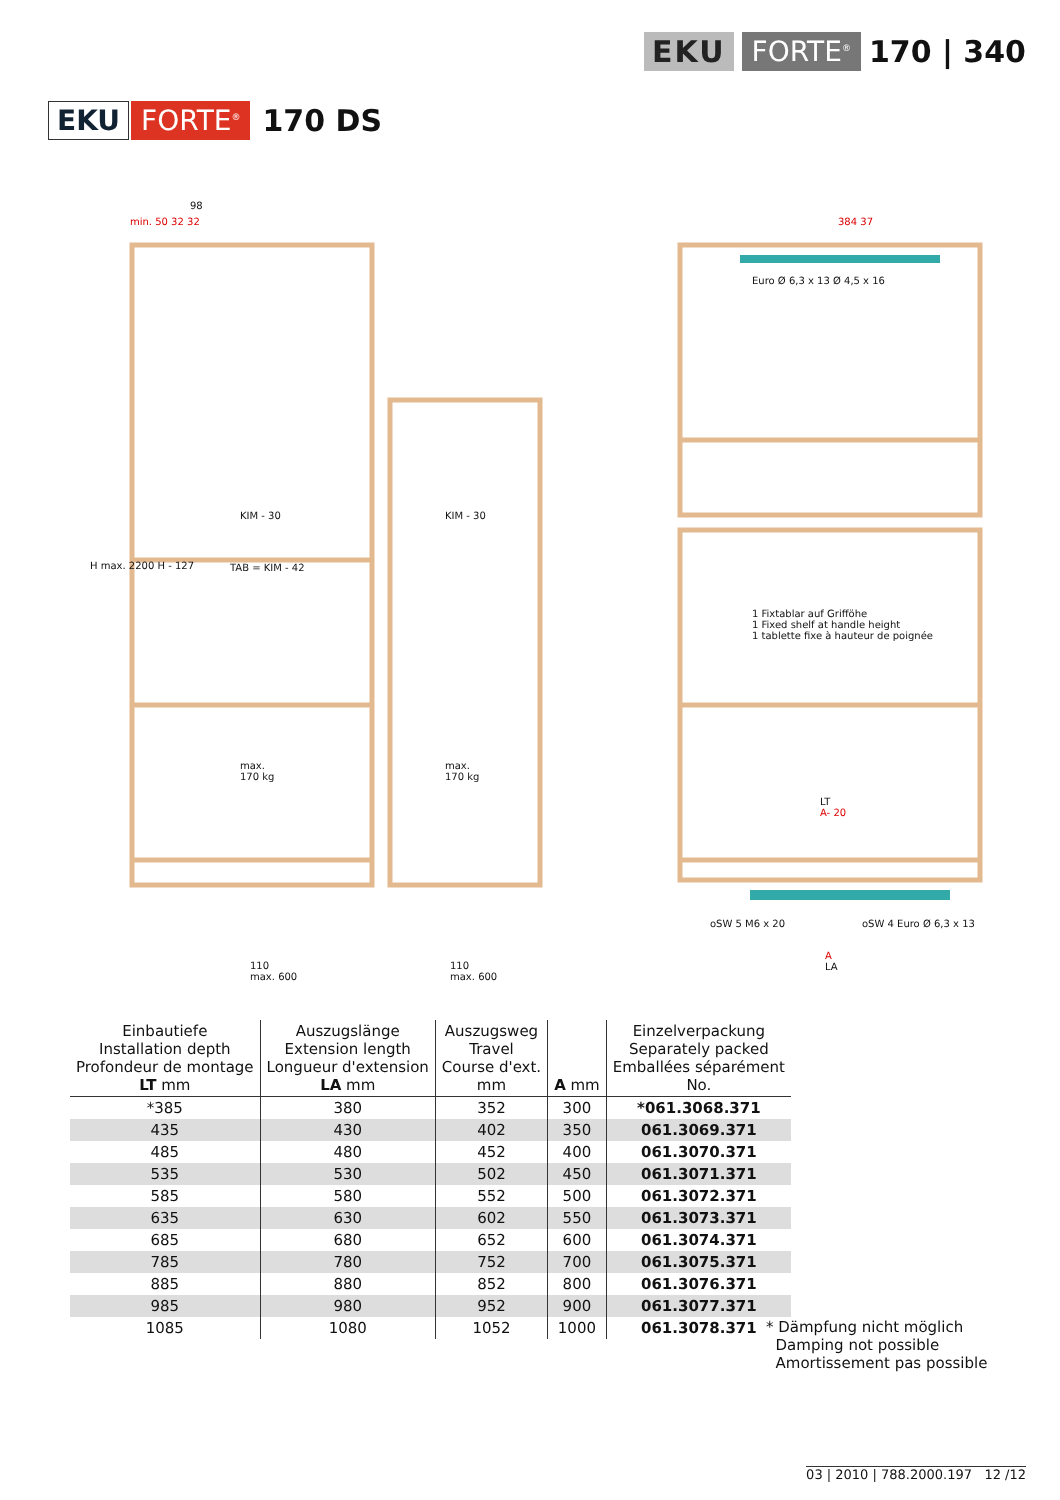EKU FORTE<sup>®</sup> 170 | 340
EKU FORTE<sup>®</sup> 170 DS
98
min. 50 32 32
KIM - 30
TAB = KIM - 42
KIM - 30
max.
170 kg
max.
170 kg
110
max. 600
110
max. 600
H max. 2200 H - 127
384 37
Euro Ø 6,3 x 13 Ø 4,5 x 16
1 Fixtablar auf Grifföhe
1 Fixed shelf at handle height
1 tablette fixe à hauteur de poignée
LT
A- 20
oSW 5 M6 x 20 oSW 4 Euro Ø 6,3 x 13
A
LA
| Einbautiefe Installation depth Profondeur de montage LT mm | Auszugslänge Extension length Longueur d'extension LA mm | Auszugsweg Travel Course d'ext. mm | A mm | Einzelverpackung Separately packed Emballées séparément No. |
| --- | --- | --- | --- | --- |
| *385 | 380 | 352 | 300 | *061.3068.371 |
| 435 | 430 | 402 | 350 | 061.3069.371 |
| 485 | 480 | 452 | 400 | 061.3070.371 |
| 535 | 530 | 502 | 450 | 061.3071.371 |
| 585 | 580 | 552 | 500 | 061.3072.371 |
| 635 | 630 | 602 | 550 | 061.3073.371 |
| 685 | 680 | 652 | 600 | 061.3074.371 |
| 785 | 780 | 752 | 700 | 061.3075.371 |
| 885 | 880 | 852 | 800 | 061.3076.371 |
| 985 | 980 | 952 | 900 | 061.3077.371 |
| 1085 | 1080 | 1052 | 1000 | 061.3078.371 |
* Dämpfung nicht möglich
Damping not possible
Amortissement pas possible
03 | 2010 | 788.2000.197 12 /12